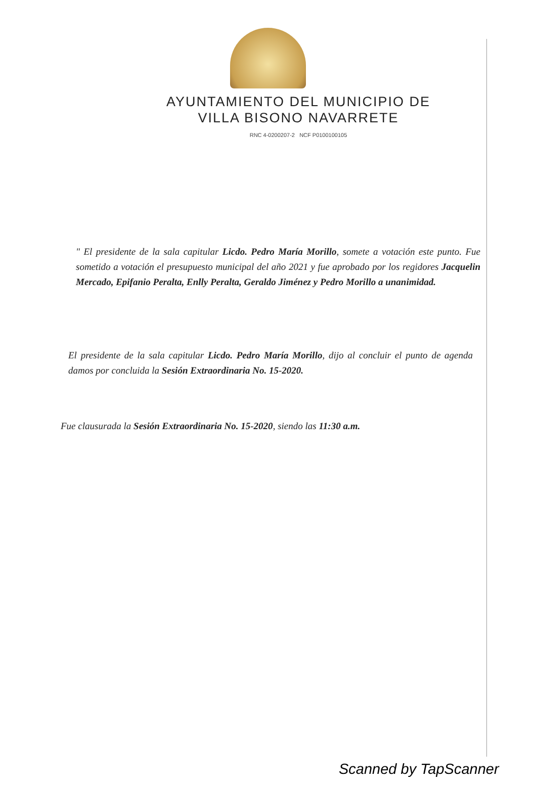AYUNTAMIENTO DEL MUNICIPIO DE
VILLA BISONO NAVARRETE
RNC 4-0200207-2 NCF P0100100105
" El presidente de la sala capitular Licdo. Pedro María Morillo, somete a votación este punto. Fue sometido a votación el presupuesto municipal del año 2021 y fue aprobado por los regidores Jacquelin Mercado, Epifanio Peralta, Enlly Peralta, Geraldo Jiménez y Pedro Morillo a unanimidad.
El presidente de la sala capitular Licdo. Pedro María Morillo, dijo al concluir el punto de agenda damos por concluida la Sesión Extraordinaria No. 15-2020.
Fue clausurada la Sesión Extraordinaria No. 15-2020, siendo las 11:30 a.m.
Scanned by TapScanner